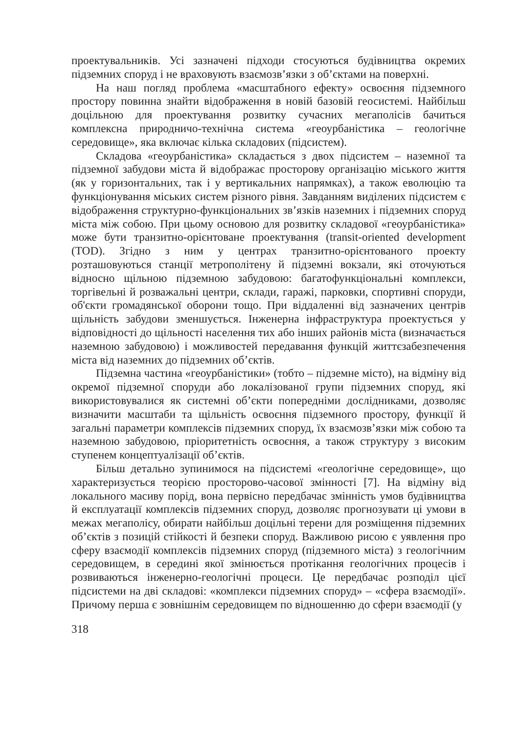проектувальників. Усі зазначені підходи стосуються будівництва окремих підземних споруд і не враховують взаємозв’язки з об’єктами на поверхні.
На наш погляд проблема «масштабного ефекту» освоєння підземного простору повинна знайти відображення в новій базовій геосистемі. Найбільш доцільною для проектування розвитку сучасних мегаполісів бачиться комплексна природничо-технічна система «геоурбаністика – геологічне середовище», яка включає кілька складових (підсистем).
Складова «геоурбаністика» складається з двох підсистем – наземної та підземної забудови міста й відображає просторову організацію міського життя (як у горизонтальних, так і у вертикальних напрямках), а також еволюцію та функціонування міських систем різного рівня. Завданням виділених підсистем є відображення структурно-функціональних зв’язків наземних і підземних споруд міста між собою. При цьому основою для розвитку складової «геоурбаністика» може бути транзитно-орієнтоване проектування (transit-oriented development (TOD). Згідно з ним у центрах транзитно-орієнтованого проекту розташовуються станції метрополітену й підземні вокзали, які оточуються відносно щільною підземною забудовою: багатофункціональні комплекси, торгівельні й розважальні центри, склади, гаражі, парковки, спортивні споруди, об'єкти громадянської оборони тощо. При віддаленні від зазначених центрів щільність забудови зменшується. Інженерна інфраструктура проектується у відповідності до щільності населення тих або інших районів міста (визначається наземною забудовою) і можливостей передавання функцій життєзабезпечення міста від наземних до підземних об’єктів.
Підземна частина «геоурбаністики» (тобто – підземне місто), на відміну від окремої підземної споруди або локалізованої групи підземних споруд, які використовувалися як системні об’єкти попередніми дослідниками, дозволяє визначити масштаби та щільність освоєння підземного простору, функції й загальні параметри комплексів підземних споруд, їх взаємозв’язки між собою та наземною забудовою, пріоритетність освоєння, а також структуру з високим ступенем концептуалізації об’єктів.
Більш детально зупинимося на підсистемі «геологічне середовище», що характеризується теорією просторово-часової змінності [7]. На відміну від локального масиву порід, вона первісно передбачає змінність умов будівництва й експлуатації комплексів підземних споруд, дозволяє прогнозувати ці умови в межах мегаполісу, обирати найбільш доцільні терени для розміщення підземних об’єктів з позицій стійкості й безпеки споруд. Важливою рисою є уявлення про сферу взаємодії комплексів підземних споруд (підземного міста) з геологічним середовищем, в середині якої змінюється протікання геологічних процесів і розвиваються інженерно-геологічні процеси. Це передбачає розподіл цієї підсистеми на дві складові: «комплекси підземних споруд» – «сфера взаємодії». Причому перша є зовнішнім середовищем по відношенню до сфери взаємодії (у
318